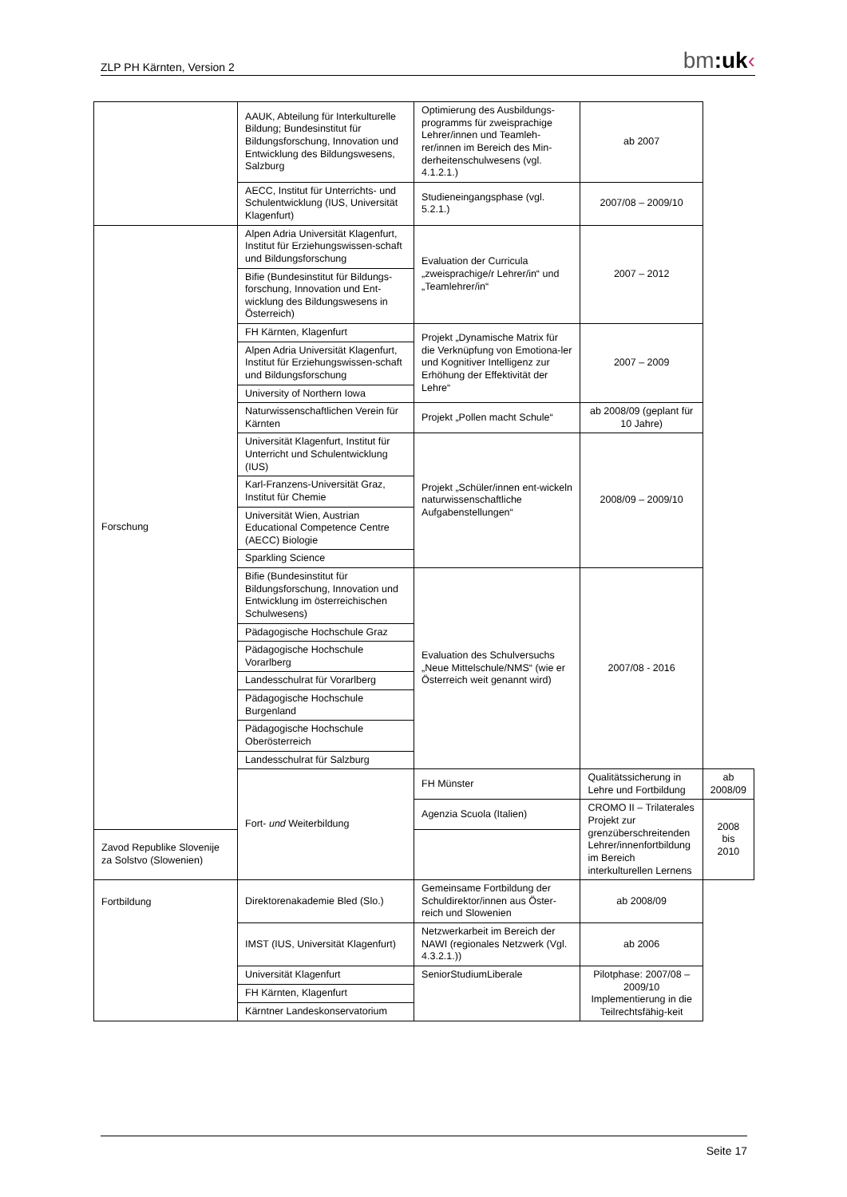ZLP PH Kärnten, Version 2 bm:uk‹
| | AAUK, Abteilung für Interkulturelle Bildung; Bundesinstitut für Bildungsforschung, Innovation und Entwicklung des Bildungswesens, Salzburg | Optimierung des Ausbildungs-programms für zweisprachige Lehrer/innen und Teamleh-rer/innen im Bereich des Min-derheitenschulwesens (vgl. 4.1.2.1.) | ab 2007 | |
| | AECC, Institut für Unterrichts- und Schulentwicklung (IUS, Universität Klagenfurt) | Studieneingangsphase (vgl. 5.2.1.) | 2007/08 – 2009/10 | |
| Forschung | Alpen Adria Universität Klagenfurt, Institut für Erziehungswissen-schaft und Bildungsforschung | Evaluation der Curricula „zweisprachige/r Lehrer/in“ und „Teamlehrer/in“ | 2007 – 2012 | |
| | Bifie (Bundesinstitut für Bildungs-forschung, Innovation und Ent-wicklung des Bildungswesens in Österreich) | | | |
| | FH Kärnten, Klagenfurt | Projekt „Dynamische Matrix für die Verknüpfung von Emotiona-ler und Kognitiver Intelligenz zur Erhöhung der Effektivität der Lehre“ | 2007 – 2009 | |
| | Alpen Adria Universität Klagenfurt, Institut für Erziehungswissen-schaft und Bildungsforschung | | | |
| | University of Northern Iowa | | | |
| | Naturwissenschaftlichen Verein für Kärnten | Projekt „Pollen macht Schule“ | ab 2008/09 (geplant für 10 Jahre) | |
| | Universität Klagenfurt, Institut für Unterricht und Schulentwicklung (IUS) | Projekt „Schüler/innen ent-wickeln naturwissenschaftliche Aufgabenstellungen“ | 2008/09 – 2009/10 | |
| | Karl-Franzens-Universität Graz, Institut für Chemie | | | |
| | Universität Wien, Austrian Educational Competence Centre (AECC) Biologie | | | |
| | Sparkling Science | | | |
| | Bifie (Bundesinstitut für Bildungsforschung, Innovation und Entwicklung im österreichischen Schulwesens) | Evaluation des Schulversuchs „Neue Mittelschule/NMS“ (wie er Österreich weit genannt wird) | 2007/08 - 2016 | |
| | Pädagogische Hochschule Graz | | | |
| | Pädagogische Hochschule Vorarlberg | | | |
| | Landesschulrat für Vorarlberg | | | |
| | Pädagogische Hochschule Burgenland | | | |
| | Pädagogische Hochschule Oberösterreich | | | |
| | Landesschulrat für Salzburg | | | |
| | Fort- und Weiterbildung | FH Münster | Qualitätssicherung in Lehre und Fortbildung | ab 2008/09 |
| | | Agenzia Scuola (Italien) | CROMO II – Trilaterales Projekt zur grenzüberschreitenden Lehrer/innenfortbildung im Bereich interkulturellen Lernens | 2008 bis 2010 |
| Zavod Republike Slovenije za Solstvo (Slowenien) | | | | |
| Fortbildung | Direktorenakademie Bled (Slo.) | Gemeinsame Fortbildung der Schuldirektor/innen aus Öster-reich und Slowenien | ab 2008/09 | |
| | IMST (IUS, Universität Klagenfurt) | Netzwerkarbeit im Bereich der NAWI (regionales Netzwerk (Vgl. 4.3.2.1.)) | ab 2006 | |
| | Universität Klagenfurt | SeniorStudiumLiberale | Pilotphase: 2007/08 – 2009/10 Implementierung in die Teilrechtsfähig-keit | |
| | FH Kärnten, Klagenfurt | | | |
| | Kärntner Landeskonservatorium | | | |
Seite 17